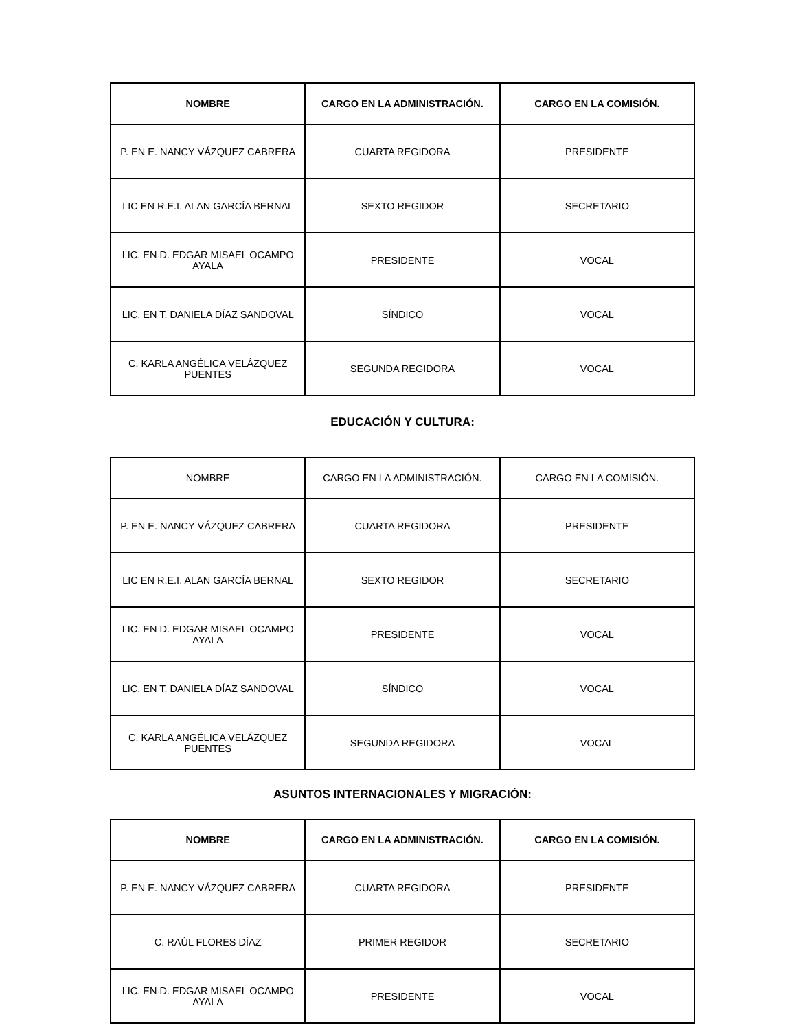| NOMBRE | CARGO EN LA ADMINISTRACIÓN. | CARGO EN LA COMISIÓN. |
| --- | --- | --- |
| P. EN E. NANCY VÁZQUEZ CABRERA | CUARTA REGIDORA | PRESIDENTE |
| LIC EN R.E.I. ALAN GARCÍA BERNAL | SEXTO REGIDOR | SECRETARIO |
| LIC. EN D. EDGAR MISAEL OCAMPO AYALA | PRESIDENTE | VOCAL |
| LIC. EN T. DANIELA DÍAZ SANDOVAL | SÍNDICO | VOCAL |
| C. KARLA ANGÉLICA VELÁZQUEZ PUENTES | SEGUNDA REGIDORA | VOCAL |
EDUCACIÓN Y CULTURA:
| NOMBRE | CARGO EN LA ADMINISTRACIÓN. | CARGO EN LA COMISIÓN. |
| --- | --- | --- |
| P. EN E. NANCY VÁZQUEZ CABRERA | CUARTA REGIDORA | PRESIDENTE |
| LIC EN R.E.I. ALAN GARCÍA BERNAL | SEXTO REGIDOR | SECRETARIO |
| LIC. EN D. EDGAR MISAEL OCAMPO AYALA | PRESIDENTE | VOCAL |
| LIC. EN T. DANIELA DÍAZ SANDOVAL | SÍNDICO | VOCAL |
| C. KARLA ANGÉLICA VELÁZQUEZ PUENTES | SEGUNDA REGIDORA | VOCAL |
ASUNTOS INTERNACIONALES Y MIGRACIÓN:
| NOMBRE | CARGO EN LA ADMINISTRACIÓN. | CARGO EN LA COMISIÓN. |
| --- | --- | --- |
| P. EN E. NANCY VÁZQUEZ CABRERA | CUARTA REGIDORA | PRESIDENTE |
| C. RAÚL FLORES DÍAZ | PRIMER REGIDOR | SECRETARIO |
| LIC. EN D. EDGAR MISAEL OCAMPO AYALA | PRESIDENTE | VOCAL |